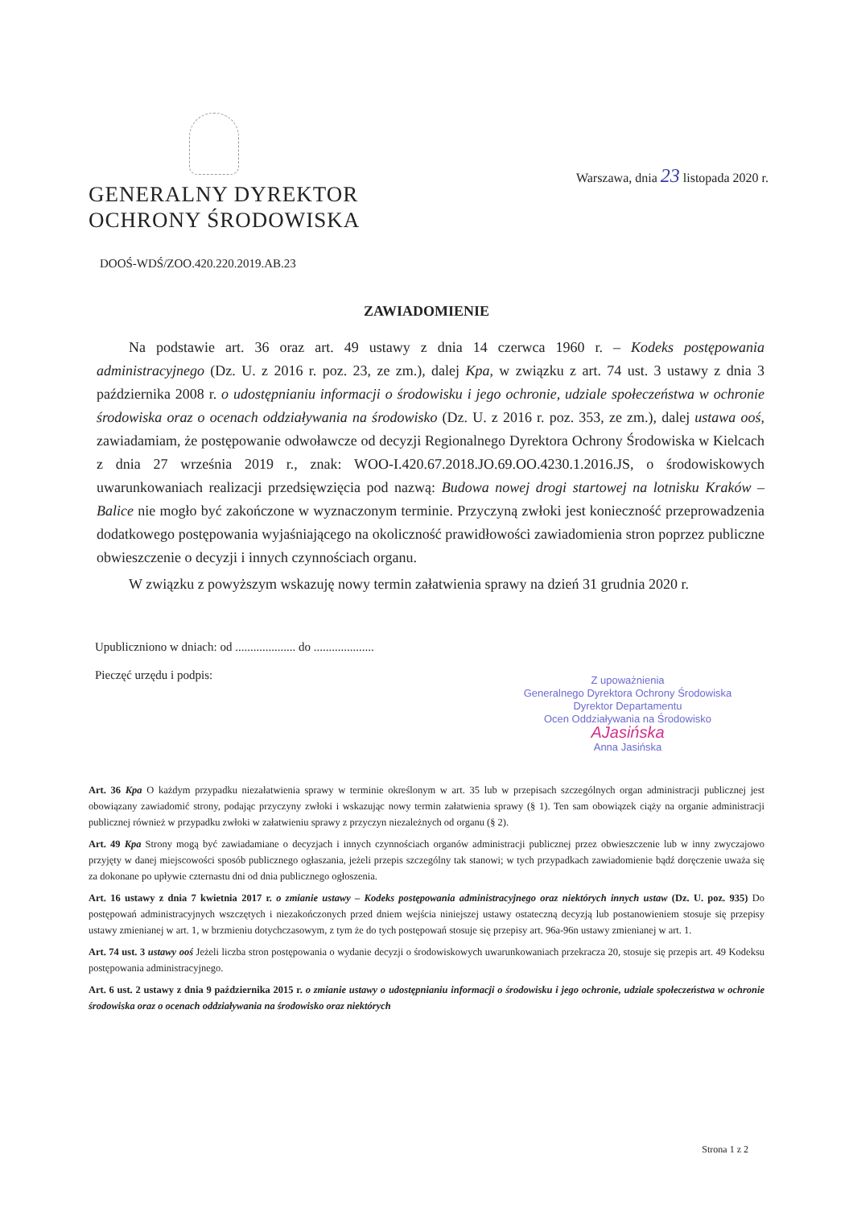Warszawa, dnia 23 listopada 2020 r.
GENERALNY DYREKTOR
OCHRONY ŚRODOWISKA
DOOŚ-WDŚ/ZOO.420.220.2019.AB.23
ZAWIADOMIENIE
Na podstawie art. 36 oraz art. 49 ustawy z dnia 14 czerwca 1960 r. – Kodeks postępowania administracyjnego (Dz. U. z 2016 r. poz. 23, ze zm.), dalej Kpa, w związku z art. 74 ust. 3 ustawy z dnia 3 października 2008 r. o udostępnianiu informacji o środowisku i jego ochronie, udziale społeczeństwa w ochronie środowiska oraz o ocenach oddziaływania na środowisko (Dz. U. z 2016 r. poz. 353, ze zm.), dalej ustawa ooś, zawiadamiam, że postępowanie odwoławcze od decyzji Regionalnego Dyrektora Ochrony Środowiska w Kielcach z dnia 27 września 2019 r., znak: WOO-I.420.67.2018.JO.69.OO.4230.1.2016.JS, o środowiskowych uwarunkowaniach realizacji przedsięwzięcia pod nazwą: Budowa nowej drogi startowej na lotnisku Kraków – Balice nie mogło być zakończone w wyznaczonym terminie. Przyczyną zwłoki jest konieczność przeprowadzenia dodatkowego postępowania wyjaśniającego na okoliczność prawidłowości zawiadomienia stron poprzez publiczne obwieszczenie o decyzji i innych czynnościach organu.
W związku z powyższym wskazuję nowy termin załatwienia sprawy na dzień 31 grudnia 2020 r.
Upubliczniono w dniach: od .................... do ....................
Pieczęć urzędu i podpis:
Z upoważnienia
Generalnego Dyrektora Ochrony Środowiska
Dyrektor Departamentu
Ocen Oddziaływania na Środowisko
AJasińska
Anna Jasińska
Art. 36 Kpa O każdym przypadku niezałatwienia sprawy w terminie określonym w art. 35 lub w przepisach szczególnych organ administracji publicznej jest obowiązany zawiadomić strony, podając przyczyny zwłoki i wskazując nowy termin załatwienia sprawy (§ 1). Ten sam obowiązek ciąży na organie administracji publicznej również w przypadku zwłoki w załatwieniu sprawy z przyczyn niezależnych od organu (§ 2).
Art. 49 Kpa Strony mogą być zawiadamiane o decyzjach i innych czynnościach organów administracji publicznej przez obwieszczenie lub w inny zwyczajowo przyjęty w danej miejscowości sposób publicznego ogłaszania, jeżeli przepis szczególny tak stanowi; w tych przypadkach zawiadomienie bądź doręczenie uważa się za dokonane po upływie czternastu dni od dnia publicznego ogłoszenia.
Art. 16 ustawy z dnia 7 kwietnia 2017 r. o zmianie ustawy – Kodeks postępowania administracyjnego oraz niektórych innych ustaw (Dz. U. poz. 935) Do postępowań administracyjnych wszczętych i niezakończonych przed dniem wejścia niniejszej ustawy ostateczną decyzją lub postanowieniem stosuje się przepisy ustawy zmienianej w art. 1, w brzmieniu dotychczasowym, z tym że do tych postępowań stosuje się przepisy art. 96a-96n ustawy zmienianej w art. 1.
Art. 74 ust. 3 ustawy ooś Jeżeli liczba stron postępowania o wydanie decyzji o środowiskowych uwarunkowaniach przekracza 20, stosuje się przepis art. 49 Kodeksu postępowania administracyjnego.
Art. 6 ust. 2 ustawy z dnia 9 października 2015 r. o zmianie ustawy o udostępnianiu informacji o środowisku i jego ochronie, udziale społeczeństwa w ochronie środowiska oraz o ocenach oddziaływania na środowisko oraz niektórych
Strona 1 z 2